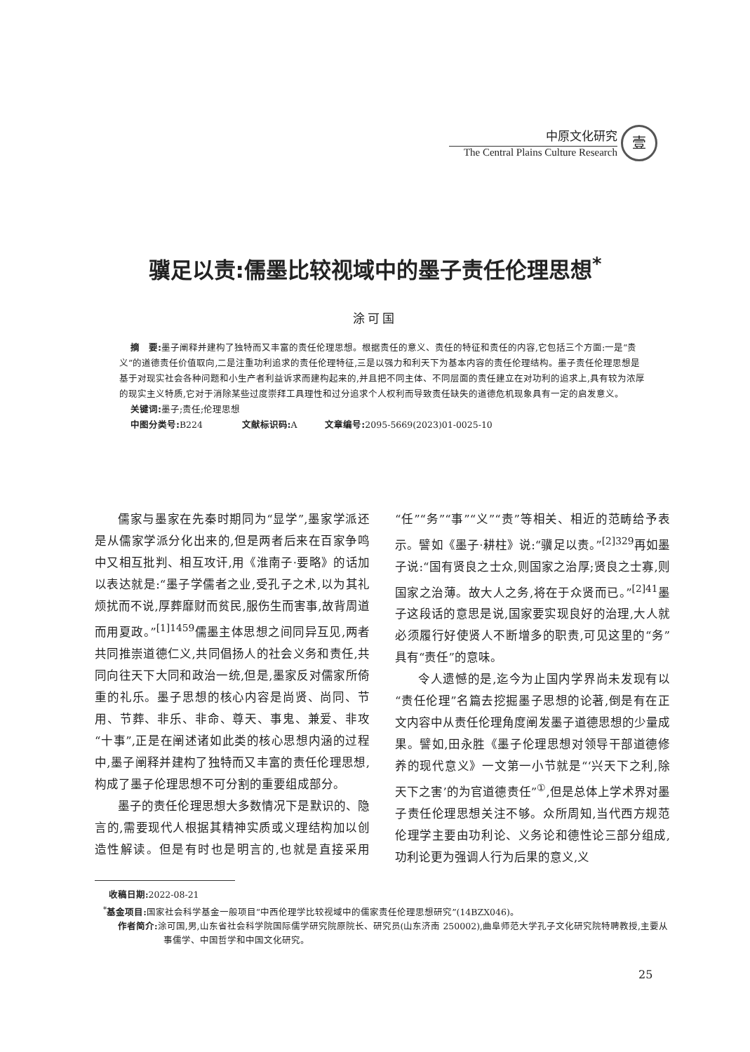中原文化研究
The Central Plains Culture Research
壹
骥足以责:儒墨比较视域中的墨子责任伦理思想<sup>*</sup>
涂可国
摘　要: 墨子阐释并建构了独特而又丰富的责任伦理思想。根据责任的意义、责任的特征和责任的内容,它包括三个方面:一是“贵义”的道德责任价值取向,二是注重功利追求的责任伦理特征,三是以强力和利天下为基本内容的责任伦理结构。墨子责任伦理思想是基于对现实社会各种问题和小生产者利益诉求而建构起来的,并且把不同主体、不同层面的责任建立在对功利的追求上,具有较为浓厚的现实主义特质,它对于消除某些过度崇拜工具理性和过分追求个人权利而导致责任缺失的道德危机现象具有一定的启发意义。
关键词: 墨子;责任;伦理思想
中图分类号: B224 文献标识码: A 文章编号: 2095-5669(2023)01-0025-10
儒家与墨家在先秦时期同为“显学”,墨家学派还是从儒家学派分化出来的,但是两者后来在百家争鸣中又相互批判、相互攻讦,用《淮南子·要略》的话加以表达就是:“墨子学儒者之业,受孔子之术,以为其礼烦扰而不说,厚葬靡财而贫民,服伤生而害事,故背周道而用夏政。”<sup>[1]1459</sup>儒墨主体思想之间同异互见,两者共同推崇道德仁义,共同倡扬人的社会义务和责任,共同向往天下大同和政治一统,但是,墨家反对儒家所倚重的礼乐。墨子思想的核心内容是尚贤、尚同、节用、节葬、非乐、非命、尊天、事鬼、兼爱、非攻“十事”,正是在阐述诸如此类的核心思想内涵的过程中,墨子阐释并建构了独特而又丰富的责任伦理思想,构成了墨子伦理思想不可分割的重要组成部分。
墨子的责任伦理思想大多数情况下是默识的、隐言的,需要现代人根据其精神实质或义理结构加以创造性解读。但是有时也是明言的,也就是直接采用“任”“务”“事”“义”“责”等相关、相近的范畴给予表示。譬如《墨子·耕柱》说:“骥足以责。”<sup>[2]329</sup>再如墨子说:“国有贤良之士众,则国家之治厚;贤良之士寡,则国家之治薄。故大人之务,将在于众贤而已。”<sup>[2]41</sup>墨子这段话的意思是说,国家要实现良好的治理,大人就必须履行好使贤人不断增多的职责,可见这里的“务”具有“责任”的意味。
令人遗憾的是,迄今为止国内学界尚未发现有以“责任伦理”名篇去挖掘墨子思想的论著,倒是有在正文内容中从责任伦理角度阐发墨子道德思想的少量成果。譬如,田永胜《墨子伦理思想对领导干部道德修养的现代意义》一文第一小节就是“‘兴天下之利,除天下之害’的为官道德责任”<sup>①</sup>,但是总体上学术界对墨子责任伦理思想关注不够。众所周知,当代西方规范伦理学主要由功利论、义务论和德性论三部分组成,功利论更为强调人行为后果的意义,义
收稿日期: 2022-08-21
<sup>*</sup> 基金项目: 国家社会科学基金一般项目“中西伦理学比较视域中的儒家责任伦理思想研究”(14BZX046)。
作者简介: 涂可国,男,山东省社会科学院国际儒学研究院原院长、研究员(山东济南 250002),曲阜师范大学孔子文化研究院特聘教授,主要从事儒学、中国哲学和中国文化研究。
25